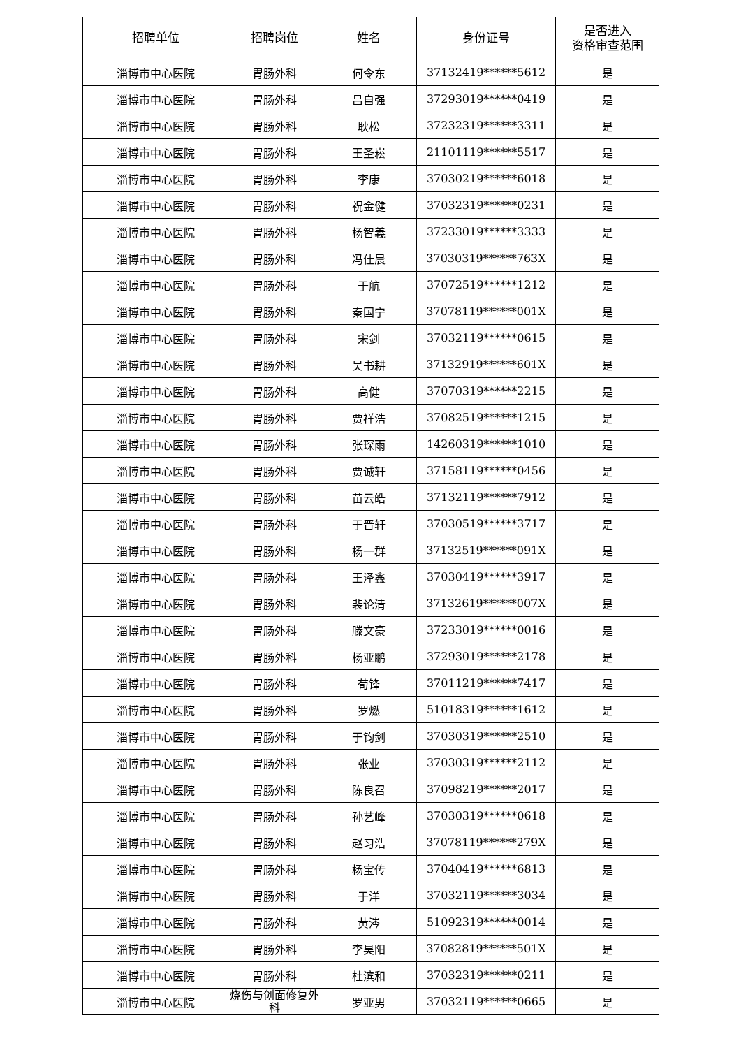| 招聘单位 | 招聘岗位 | 姓名 | 身份证号 | 是否进入 资格审查范围 |
| --- | --- | --- | --- | --- |
| 淄博市中心医院 | 胃肠外科 | 何令东 | 37132419******5612 | 是 |
| 淄博市中心医院 | 胃肠外科 | 吕自强 | 37293019******0419 | 是 |
| 淄博市中心医院 | 胃肠外科 | 耿松 | 37232319******3311 | 是 |
| 淄博市中心医院 | 胃肠外科 | 王圣崧 | 21101119******5517 | 是 |
| 淄博市中心医院 | 胃肠外科 | 李康 | 37030219******6018 | 是 |
| 淄博市中心医院 | 胃肠外科 | 祝金健 | 37032319******0231 | 是 |
| 淄博市中心医院 | 胃肠外科 | 杨智義 | 37233019******3333 | 是 |
| 淄博市中心医院 | 胃肠外科 | 冯佳晨 | 37030319******763X | 是 |
| 淄博市中心医院 | 胃肠外科 | 于航 | 37072519******1212 | 是 |
| 淄博市中心医院 | 胃肠外科 | 秦国宁 | 37078119******001X | 是 |
| 淄博市中心医院 | 胃肠外科 | 宋剑 | 37032119******0615 | 是 |
| 淄博市中心医院 | 胃肠外科 | 吴书耕 | 37132919******601X | 是 |
| 淄博市中心医院 | 胃肠外科 | 高健 | 37070319******2215 | 是 |
| 淄博市中心医院 | 胃肠外科 | 贾祥浩 | 37082519******1215 | 是 |
| 淄博市中心医院 | 胃肠外科 | 张琛雨 | 14260319******1010 | 是 |
| 淄博市中心医院 | 胃肠外科 | 贾诚轩 | 37158119******0456 | 是 |
| 淄博市中心医院 | 胃肠外科 | 苗云皓 | 37132119******7912 | 是 |
| 淄博市中心医院 | 胃肠外科 | 于晋轩 | 37030519******3717 | 是 |
| 淄博市中心医院 | 胃肠外科 | 杨一群 | 37132519******091X | 是 |
| 淄博市中心医院 | 胃肠外科 | 王泽鑫 | 37030419******3917 | 是 |
| 淄博市中心医院 | 胃肠外科 | 裴论清 | 37132619******007X | 是 |
| 淄博市中心医院 | 胃肠外科 | 滕文豪 | 37233019******0016 | 是 |
| 淄博市中心医院 | 胃肠外科 | 杨亚鹏 | 37293019******2178 | 是 |
| 淄博市中心医院 | 胃肠外科 | 荀锋 | 37011219******7417 | 是 |
| 淄博市中心医院 | 胃肠外科 | 罗燃 | 51018319******1612 | 是 |
| 淄博市中心医院 | 胃肠外科 | 于钧剑 | 37030319******2510 | 是 |
| 淄博市中心医院 | 胃肠外科 | 张业 | 37030319******2112 | 是 |
| 淄博市中心医院 | 胃肠外科 | 陈良召 | 37098219******2017 | 是 |
| 淄博市中心医院 | 胃肠外科 | 孙艺峰 | 37030319******0618 | 是 |
| 淄博市中心医院 | 胃肠外科 | 赵习浩 | 37078119******279X | 是 |
| 淄博市中心医院 | 胃肠外科 | 杨宝传 | 37040419******6813 | 是 |
| 淄博市中心医院 | 胃肠外科 | 于洋 | 37032119******3034 | 是 |
| 淄博市中心医院 | 胃肠外科 | 黄涔 | 51092319******0014 | 是 |
| 淄博市中心医院 | 胃肠外科 | 李昊阳 | 37082819******501X | 是 |
| 淄博市中心医院 | 胃肠外科 | 杜滨和 | 37032319******0211 | 是 |
| 淄博市中心医院 | 烧伤与创面修复外科 | 罗亚男 | 37032119******0665 | 是 |